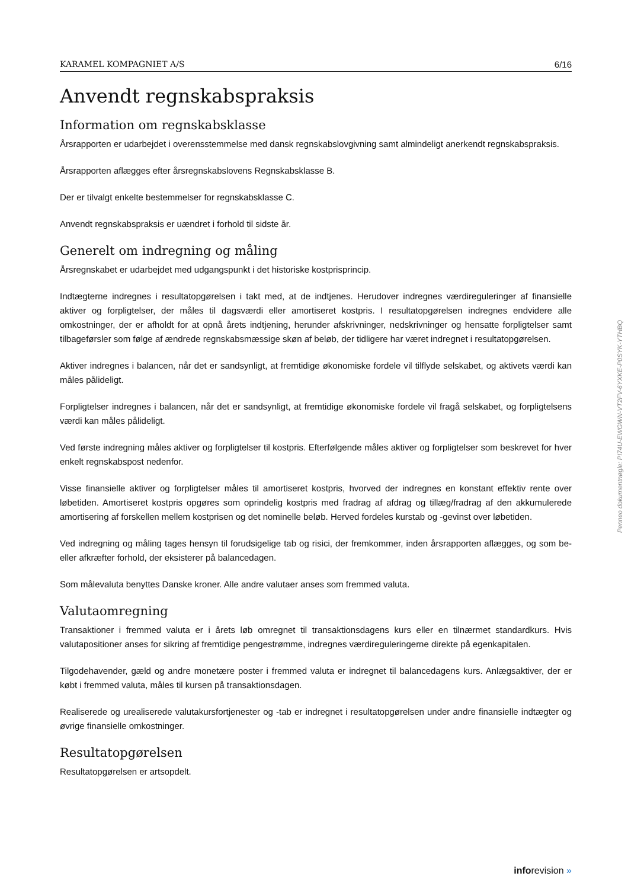KARAMEL KOMPAGNIET A/S 6/16
Anvendt regnskabspraksis
Information om regnskabsklasse
Årsrapporten er udarbejdet i overensstemmelse med dansk regnskabslovgivning samt almindeligt anerkendt regnskabspraksis.
Årsrapporten aflægges efter årsregnskabslovens Regnskabsklasse B.
Der er tilvalgt enkelte bestemmelser for regnskabsklasse C.
Anvendt regnskabspraksis er uændret i forhold til sidste år.
Generelt om indregning og måling
Årsregnskabet er udarbejdet med udgangspunkt i det historiske kostprisprincip.
Indtægterne indregnes i resultatopgørelsen i takt med, at de indtjenes. Herudover indregnes værdireguleringer af finansielle aktiver og forpligtelser, der måles til dagsværdi eller amortiseret kostpris. I resultatopgørelsen indregnes endvidere alle omkostninger, der er afholdt for at opnå årets indtjening, herunder afskrivninger, nedskrivninger og hensatte forpligtelser samt tilbageførsler som følge af ændrede regnskabsmæssige skøn af beløb, der tidligere har været indregnet i resultatopgørelsen.
Aktiver indregnes i balancen, når det er sandsynligt, at fremtidige økonomiske fordele vil tilflyde selskabet, og aktivets værdi kan måles pålideligt.
Forpligtelser indregnes i balancen, når det er sandsynligt, at fremtidige økonomiske fordele vil fragå selskabet, og forpligtelsens værdi kan måles pålideligt.
Ved første indregning måles aktiver og forpligtelser til kostpris. Efterfølgende måles aktiver og forpligtelser som beskrevet for hver enkelt regnskabspost nedenfor.
Visse finansielle aktiver og forpligtelser måles til amortiseret kostpris, hvorved der indregnes en konstant effektiv rente over løbetiden. Amortiseret kostpris opgøres som oprindelig kostpris med fradrag af afdrag og tillæg/fradrag af den akkumulerede amortisering af forskellen mellem kostprisen og det nominelle beløb. Herved fordeles kurstab og -gevinst over løbetiden.
Ved indregning og måling tages hensyn til forudsigelige tab og risici, der fremkommer, inden årsrapporten aflægges, og som be- eller afkræfter forhold, der eksisterer på balancedagen.
Som målevaluta benyttes Danske kroner. Alle andre valutaer anses som fremmed valuta.
Valutaomregning
Transaktioner i fremmed valuta er i årets løb omregnet til transaktionsdagens kurs eller en tilnærmet standardkurs. Hvis valutapositioner anses for sikring af fremtidige pengestrømme, indregnes værdireguleringerne direkte på egenkapitalen.
Tilgodehavender, gæld og andre monetære poster i fremmed valuta er indregnet til balancedagens kurs. Anlægsaktiver, der er købt i fremmed valuta, måles til kursen på transaktionsdagen.
Realiserede og urealiserede valutakursfortjenester og -tab er indregnet i resultatopgørelsen under andre finansielle indtægter og øvrige finansielle omkostninger.
Resultatopgørelsen
Resultatopgørelsen er artsopdelt.
Penneo dokumentnøgle: PI74U-EWGWN-VT2FV-6YXKE-P0SYK-YTHBQ
inforevision »